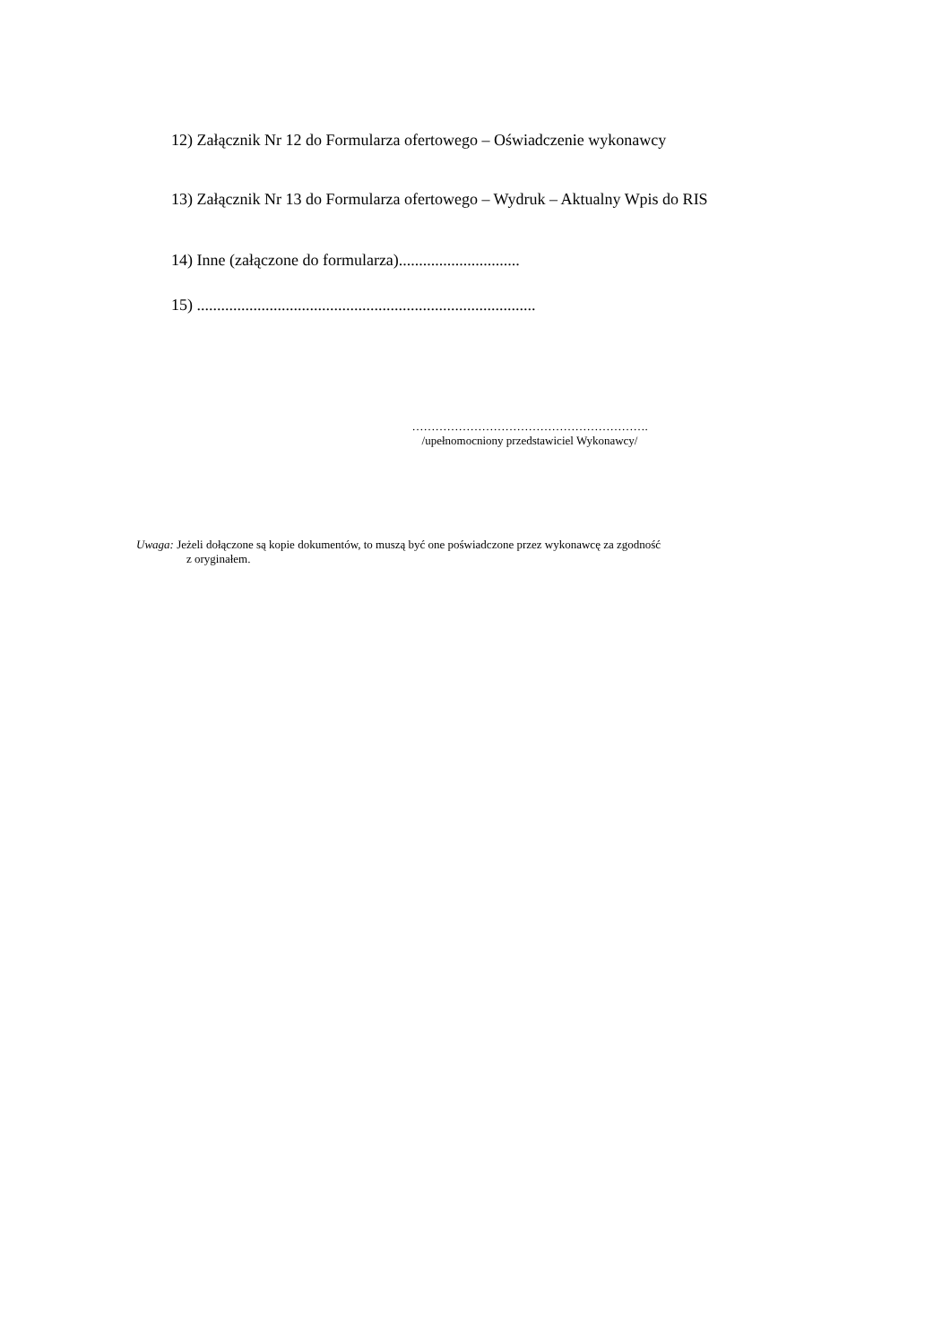12) Załącznik Nr 12 do Formularza ofertowego – Oświadczenie wykonawcy
13) Załącznik Nr 13 do Formularza ofertowego – Wydruk – Aktualny Wpis do RIS
14) Inne (załączone do formularza)..............................
15) ....................................................................................
…………………………………………………….
/upełnomocniony przedstawiciel Wykonawcy/
Uwaga: Jeżeli dołączone są kopie dokumentów, to muszą być one poświadczone przez wykonawcę za zgodność
z oryginałem.